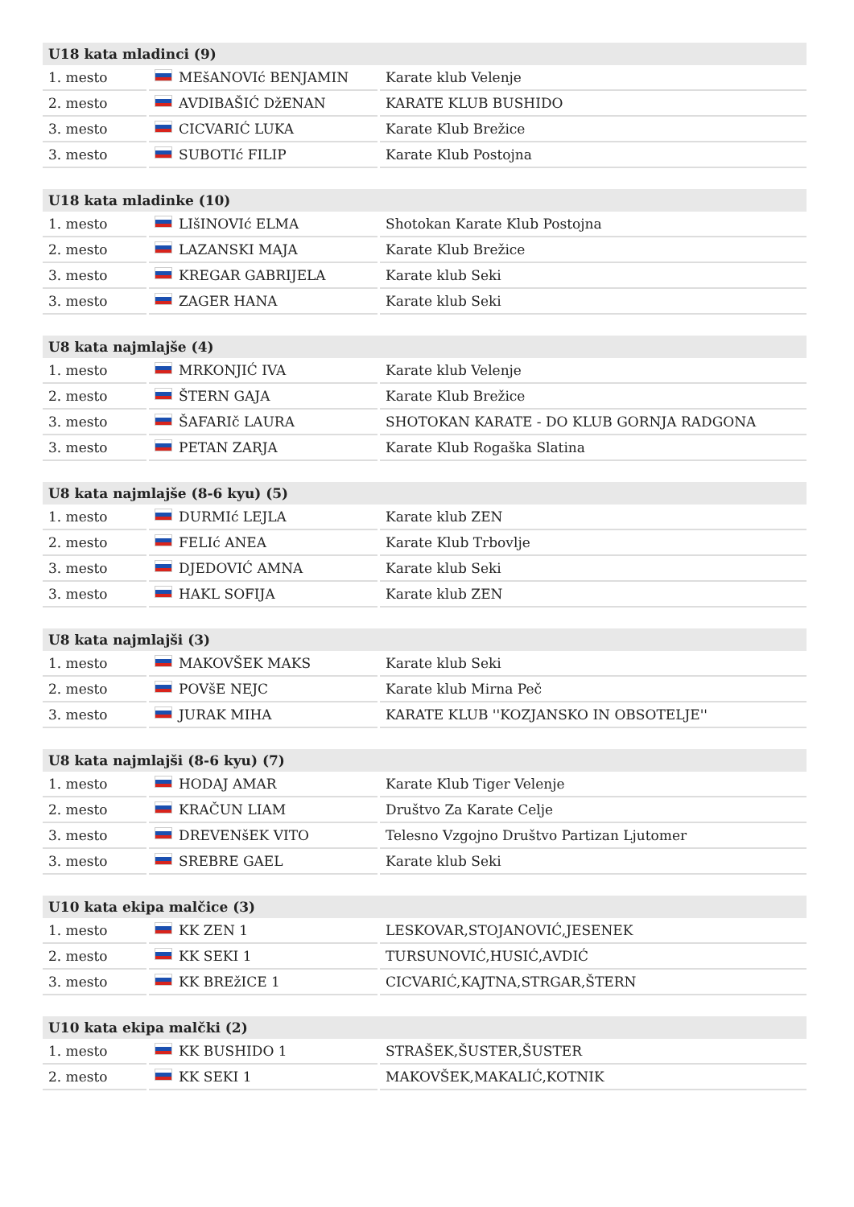| U18 kata mladinci (9) | | |
| --- | --- | --- |
| 1. mesto | MEšANOVIć BENJAMIN | Karate klub Velenje |
| 2. mesto | AVDIBAŠIĆ DžENAN | KARATE KLUB BUSHIDO |
| 3. mesto | CICVARIĆ LUKA | Karate Klub Brežice |
| 3. mesto | SUBOTIć FILIP | Karate Klub Postojna |
| U18 kata mladinke (10) | | |
| --- | --- | --- |
| 1. mesto | LIšINOVIć ELMA | Shotokan Karate Klub Postojna |
| 2. mesto | LAZANSKI MAJA | Karate Klub Brežice |
| 3. mesto | KREGAR GABRIJELA | Karate klub Seki |
| 3. mesto | ZAGER HANA | Karate klub Seki |
| U8 kata najmlajše (4) | | |
| --- | --- | --- |
| 1. mesto | MRKONJIĆ IVA | Karate klub Velenje |
| 2. mesto | ŠTERN GAJA | Karate Klub Brežice |
| 3. mesto | ŠAFARIč LAURA | SHOTOKAN KARATE - DO KLUB GORNJA RADGONA |
| 3. mesto | PETAN ZARJA | Karate Klub Rogaška Slatina |
| U8 kata najmlajše (8-6 kyu) (5) | | |
| --- | --- | --- |
| 1. mesto | DURMIć LEJLA | Karate klub ZEN |
| 2. mesto | FELIć ANEA | Karate Klub Trbovlje |
| 3. mesto | DJEDOVIĆ AMNA | Karate klub Seki |
| 3. mesto | HAKL SOFIJA | Karate klub ZEN |
| U8 kata najmlajši (3) | | |
| --- | --- | --- |
| 1. mesto | MAKOVŠEK MAKS | Karate klub Seki |
| 2. mesto | POVšE NEJC | Karate klub Mirna Peč |
| 3. mesto | JURAK MIHA | KARATE KLUB ''KOZJANSKO IN OBSOTELJE'' |
| U8 kata najmlajši (8-6 kyu) (7) | | |
| --- | --- | --- |
| 1. mesto | HODAJ AMAR | Karate Klub Tiger Velenje |
| 2. mesto | KRAČUN LIAM | Društvo Za Karate Celje |
| 3. mesto | DREVENšEK VITO | Telesno Vzgojno Društvo Partizan Ljutomer |
| 3. mesto | SREBRE GAEL | Karate klub Seki |
| U10 kata ekipa malčice (3) | | |
| --- | --- | --- |
| 1. mesto | KK ZEN 1 | LESKOVAR,STOJANOVIĆ,JESENEK |
| 2. mesto | KK SEKI 1 | TURSUNOVIĆ,HUSIĆ,AVDIĆ |
| 3. mesto | KK BREžICE 1 | CICVARIĆ,KAJTNA,STRGAR,ŠTERN |
| U10 kata ekipa malčki (2) | | |
| --- | --- | --- |
| 1. mesto | KK BUSHIDO 1 | STRAŠEK,ŠUSTER,ŠUSTER |
| 2. mesto | KK SEKI 1 | MAKOVŠEK,MAKALIĆ,KOTNIK |